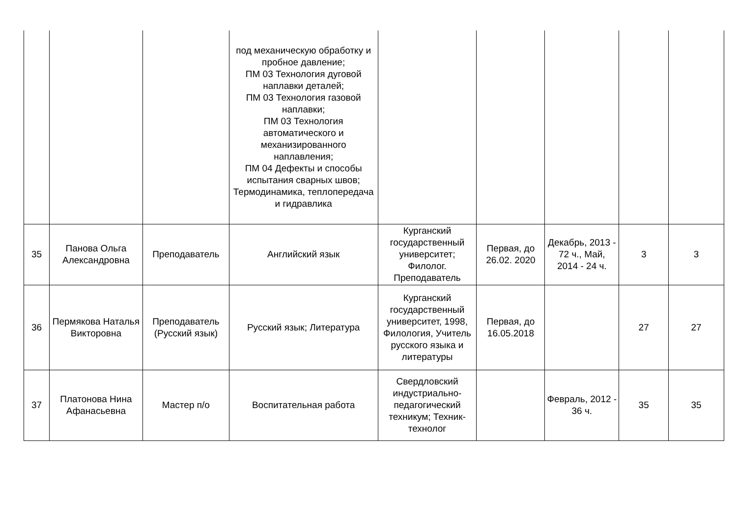| | | | под механическую обработку и пробное давление; ПМ 03 Технология дуговой наплавки деталей; ПМ 03 Технология газовой наплавки; ПМ 03 Технология автоматического и механизированного наплавления; ПМ 04 Дефекты и способы испытания сварных швов; Термодинамика, теплопередача и гидравлика | | | | | |
| 35 | Панова Ольга Александровна | Преподаватель | Английский язык | Курганский государственный университет; Филолог. Преподаватель | Первая, до 26.02. 2020 | Декабрь, 2013 - 72 ч., Май, 2014 - 24 ч. | 3 | 3 |
| 36 | Пермякова Наталья Викторовна | Преподаватель (Русский язык) | Русский язык; Литература | Курганский государственный университет, 1998, Филология, Учитель русского языка и литературы | Первая, до 16.05.2018 | | 27 | 27 |
| 37 | Платонова Нина Афанасьевна | Мастер п/о | Воспитательная работа | Свердловский индустриально-педагогический техникум; Техник-технолог | | Февраль, 2012 - 36 ч. | 35 | 35 |